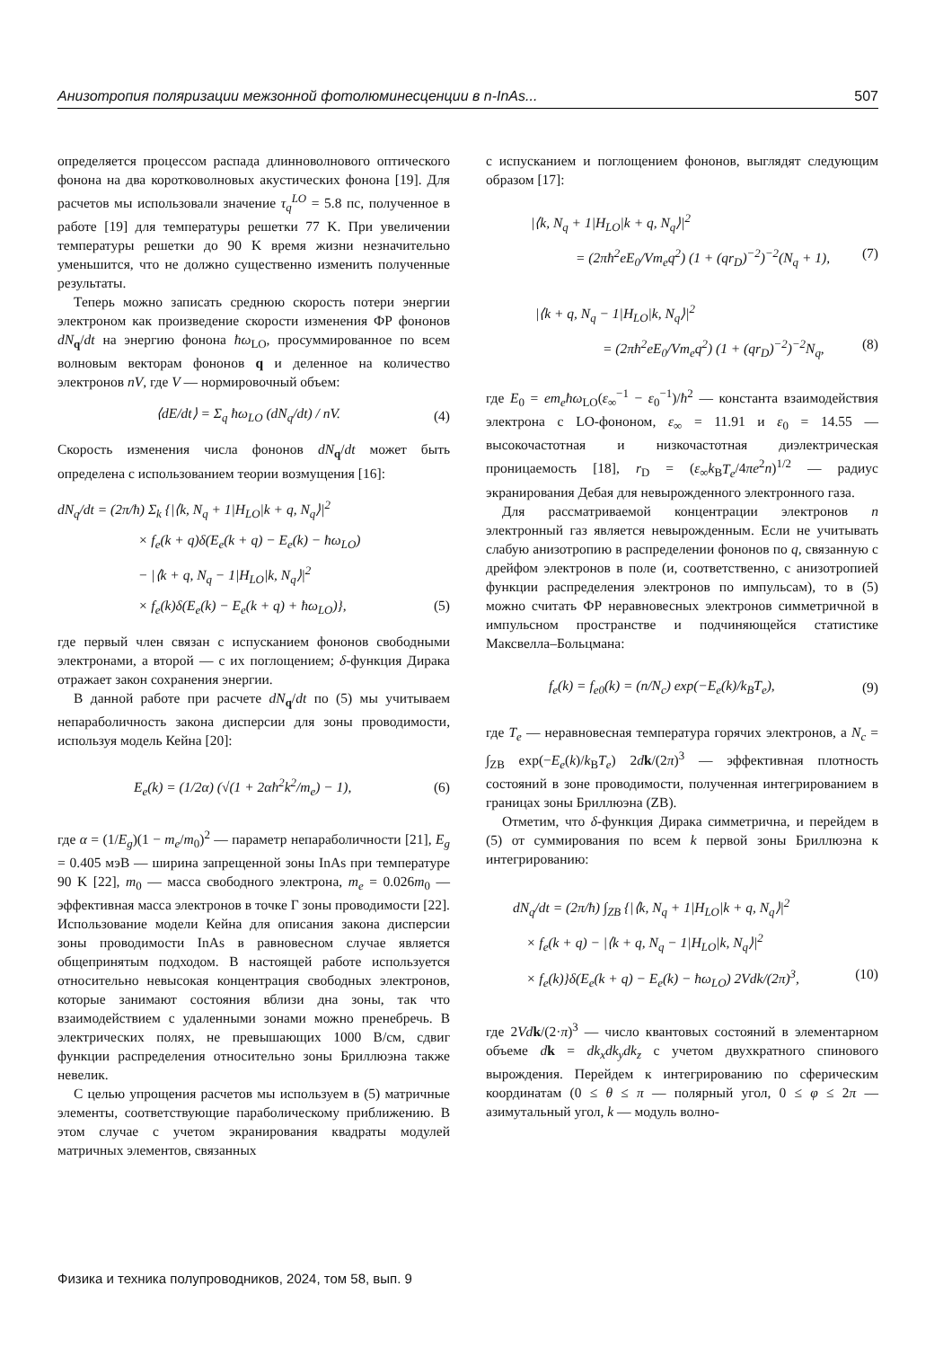Анизотропия поляризации межзонной фотолюминесценции в n-InAs... 507
определяется процессом распада длинноволнового оптического фонона на два коротковолновых акустических фонона [19]. Для расчетов мы использовали значение τ<sub>q</sub><sup>LO</sup> = 5.8 пс, полученное в работе [19] для температуры решетки 77 K. При увеличении температуры решетки до 90 K время жизни незначительно уменьшится, что не должно существенно изменить полученные результаты.
Теперь можно записать среднюю скорость потери энергии электроном как произведение скорости изменения ФР фононов dN<sub>q</sub>/dt на энергию фонона ħω<sub>LO</sub>, просуммированное по всем волновым векторам фононов q и деленное на количество электронов nV, где V — нормировочный объем:
⟨dE/dt⟩ = Σ<sub>q</sub> ħω<sub>LO</sub> (dN<sub>q</sub>/dt) / nV. (4)
Скорость изменения числа фононов dN<sub>q</sub>/dt может быть определена с использованием теории возмущения [16]:
dN<sub>q</sub>/dt = (2π/ħ) Σ<sub>k</sub> {|⟨k, N<sub>q</sub> + 1|H<sub>LO</sub>|k + q, N<sub>q</sub>⟩|<sup>2</sup>
× f<sub>e</sub>(k + q)δ(E<sub>e</sub>(k + q) − E<sub>e</sub>(k) − ħω<sub>LO</sub>)
− |⟨k + q, N<sub>q</sub> − 1|H<sub>LO</sub>|k, N<sub>q</sub>⟩|<sup>2</sup>
× f<sub>e</sub>(k)δ(E<sub>e</sub>(k) − E<sub>e</sub>(k + q) + ħω<sub>LO</sub>)}, (5)
где первый член связан с испусканием фононов свободными электронами, а второй — с их поглощением; δ-функция Дирака отражает закон сохранения энергии.
В данной работе при расчете dN<sub>q</sub>/dt по (5) мы учитываем непараболичность закона дисперсии для зоны проводимости, используя модель Кейна [20]:
E<sub>e</sub>(k) = (1/2α) (√(1 + 2αħ<sup>2</sup>k<sup>2</sup>/m<sub>e</sub>) − 1), (6)
где α = (1/E<sub>g</sub>)(1 − m<sub>e</sub>/m<sub>0</sub>)<sup>2</sup> — параметр непараболичности [21], E<sub>g</sub> = 0.405 мэВ — ширина запрещенной зоны InAs при температуре 90 K [22], m<sub>0</sub> — масса свободного электрона, m<sub>e</sub> = 0.026m<sub>0</sub> — эффективная масса электронов в точке Γ зоны проводимости [22]. Использование модели Кейна для описания закона дисперсии зоны проводимости InAs в равновесном случае является общепринятым подходом. В настоящей работе используется относительно невысокая концентрация свободных электронов, которые занимают состояния вблизи дна зоны, так что взаимодействием с удаленными зонами можно пренебречь. В электрических полях, не превышающих 1000 В/см, сдвиг функции распределения относительно зоны Бриллюэна также невелик.
С целью упрощения расчетов мы используем в (5) матричные элементы, соответствующие параболическому приближению. В этом случае с учетом экранирования квадраты модулей матричных элементов, связанных
с испусканием и поглощением фононов, выглядят следующим образом [17]:
|⟨k, N<sub>q</sub> + 1|H<sub>LO</sub>|k + q, N<sub>q</sub>⟩|<sup>2</sup>
= (2πħ<sup>2</sup>eE<sub>0</sub>/Vm<sub>e</sub>q<sup>2</sup>) (1 + (qr<sub>D</sub>)<sup>−2</sup>)<sup>−2</sup>(N<sub>q</sub> + 1), (7)
|⟨k + q, N<sub>q</sub> − 1|H<sub>LO</sub>|k, N<sub>q</sub>⟩|<sup>2</sup>
= (2πħ<sup>2</sup>eE<sub>0</sub>/Vm<sub>e</sub>q<sup>2</sup>) (1 + (qr<sub>D</sub>)<sup>−2</sup>)<sup>−2</sup>N<sub>q</sub>, (8)
где E<sub>0</sub> = em<sub>e</sub>ħω<sub>LO</sub>(ε<sub>∞</sub><sup>−1</sup> − ε<sub>0</sub><sup>−1</sup>)/ħ<sup>2</sup> — константа взаимодействия электрона с LO-фононом, ε<sub>∞</sub> = 11.91 и ε<sub>0</sub> = 14.55 — высокочастотная и низкочастотная диэлектрическая проницаемость [18], r<sub>D</sub> = (ε<sub>∞</sub>k<sub>B</sub>T<sub>e</sub>/4πe<sup>2</sup>n)<sup>1/2</sup> — радиус экранирования Дебая для невырожденного электронного газа.
Для рассматриваемой концентрации электронов n электронный газ является невырожденным. Если не учитывать слабую анизотропию в распределении фононов по q, связанную с дрейфом электронов в поле (и, соответственно, с анизотропией функции распределения электронов по импульсам), то в (5) можно считать ФР неравновесных электронов симметричной в импульсном пространстве и подчиняющейся статистике Максвелла–Больцмана:
f<sub>e</sub>(k) = f<sub>e0</sub>(k) = (n/N<sub>c</sub>) exp(−E<sub>e</sub>(k)/k<sub>B</sub>T<sub>e</sub>), (9)
где T<sub>e</sub> — неравновесная температура горячих электронов, а N<sub>c</sub> = ∫<sub>ZB</sub> exp(−E<sub>e</sub>(k)/k<sub>B</sub>T<sub>e</sub>) 2dk/(2π)<sup>3</sup> — эффективная плотность состояний в зоне проводимости, полученная интегрированием в границах зоны Бриллюэна (ZB).
Отметим, что δ-функция Дирака симметрична, и перейдем в (5) от суммирования по всем k первой зоны Бриллюэна к интегрированию:
dN<sub>q</sub>/dt = (2π/ħ) ∫<sub>ZB</sub> {|⟨k, N<sub>q</sub> + 1|H<sub>LO</sub>|k + q, N<sub>q</sub>⟩|<sup>2</sup>
× f<sub>e</sub>(k + q) − |⟨k + q, N<sub>q</sub> − 1|H<sub>LO</sub>|k, N<sub>q</sub>⟩|<sup>2</sup>
× f<sub>e</sub>(k)}δ(E<sub>e</sub>(k + q) − E<sub>e</sub>(k) − ħω<sub>LO</sub>) 2Vdk/(2π)<sup>3</sup>, (10)
где 2Vd k/(2·π)<sup>3</sup> — число квантовых состояний в элементарном объеме dk = dk<sub>x</sub>dk<sub>y</sub>dk<sub>z</sub> с учетом двухкратного спинового вырождения. Перейдем к интегрированию по сферическим координатам (0 ≤ θ ≤ π — полярный угол, 0 ≤ φ ≤ 2π — азимутальный угол, k — модуль волно-
Физика и техника полупроводников, 2024, том 58, вып. 9